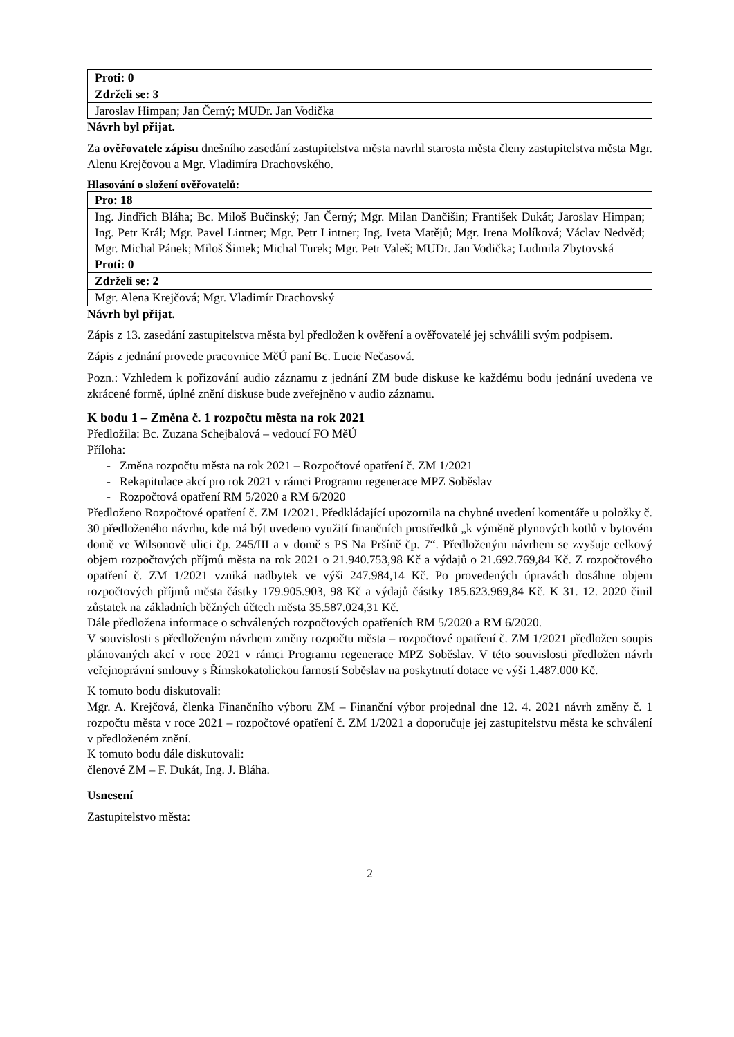| Proti: 0 |
| Zdrželi se: 3 |
| Jaroslav Himpan; Jan Černý; MUDr. Jan Vodička |
Návrh byl přijat.
Za ověřovatele zápisu dnešního zasedání zastupitelstva města navrhl starosta města členy zastupitelstva města Mgr. Alenu Krejčovou a Mgr. Vladimíra Drachovského.
Hlasování o složení ověřovatelů:
| Pro: 18 |
| Ing. Jindřich Bláha; Bc. Miloš Bučinský; Jan Černý; Mgr. Milan Dančišin; František Dukát; Jaroslav Himpan; Ing. Petr Král; Mgr. Pavel Lintner; Mgr. Petr Lintner; Ing. Iveta Matějů; Mgr. Irena Molíková; Václav Nedvěd; Mgr. Michal Pánek; Miloš Šimek; Michal Turek; Mgr. Petr Valeš; MUDr. Jan Vodička; Ludmila Zbytovská |
| Proti: 0 |
| Zdrželi se: 2 |
| Mgr. Alena Krejčová; Mgr. Vladimír Drachovský |
Návrh byl přijat.
Zápis z 13. zasedání zastupitelstva města byl předložen k ověření a ověřovatelé jej schválili svým podpisem.
Zápis z jednání provede pracovnice MěÚ paní Bc. Lucie Nečasová.
Pozn.: Vzhledem k pořizování audio záznamu z jednání ZM bude diskuse ke každému bodu jednání uvedena ve zkrácené formě, úplné znění diskuse bude zveřejněno v audio záznamu.
K bodu 1 – Změna č. 1 rozpočtu města na rok 2021
Předložila: Bc. Zuzana Schejbalová – vedoucí FO MěÚ
Příloha:
- Změna rozpočtu města na rok 2021 – Rozpočtové opatření č. ZM 1/2021
- Rekapitulace akcí pro rok 2021 v rámci Programu regenerace MPZ Soběslav
- Rozpočtová opatření RM 5/2020 a RM 6/2020
Předloženo Rozpočtové opatření č. ZM 1/2021. Předkládající upozornila na chybné uvedení komentáře u položky č. 30 předloženého návrhu, kde má být uvedeno využití finančních prostředků „k výměně plynových kotlů v bytovém domě ve Wilsonově ulici čp. 245/III a v domě s PS Na Pršíně čp. 7“. Předloženým návrhem se zvyšuje celkový objem rozpočtových příjmů města na rok 2021 o 21.940.753,98 Kč a výdajů o 21.692.769,84 Kč. Z rozpočtového opatření č. ZM 1/2021 vzniká nadbytek ve výši 247.984,14 Kč. Po provedených úpravách dosáhne objem rozpočtových příjmů města částky 179.905.903, 98 Kč a výdajů částky 185.623.969,84 Kč. K 31. 12. 2020 činil zůstatek na základních běžných účtech města 35.587.024,31 Kč.
Dále předložena informace o schválených rozpočtových opatřeních RM 5/2020 a RM 6/2020.
V souvislosti s předloženým návrhem změny rozpočtu města – rozpočtové opatření č. ZM 1/2021 předložen soupis plánovaných akcí v roce 2021 v rámci Programu regenerace MPZ Soběslav. V této souvislosti předložen návrh veřejnoprávní smlouvy s Římskokatolickou farností Soběslav na poskytnutí dotace ve výši 1.487.000 Kč.
K tomuto bodu diskutovali:
Mgr. A. Krejčová, členka Finančního výboru ZM – Finanční výbor projednal dne 12. 4. 2021 návrh změny č. 1 rozpočtu města v roce 2021 – rozpočtové opatření č. ZM 1/2021 a doporučuje jej zastupitelstvu města ke schválení v předloženém znění.
K tomuto bodu dále diskutovali:
členové ZM – F. Dukát, Ing. J. Bláha.
Usnesení
Zastupitelstvo města:
2